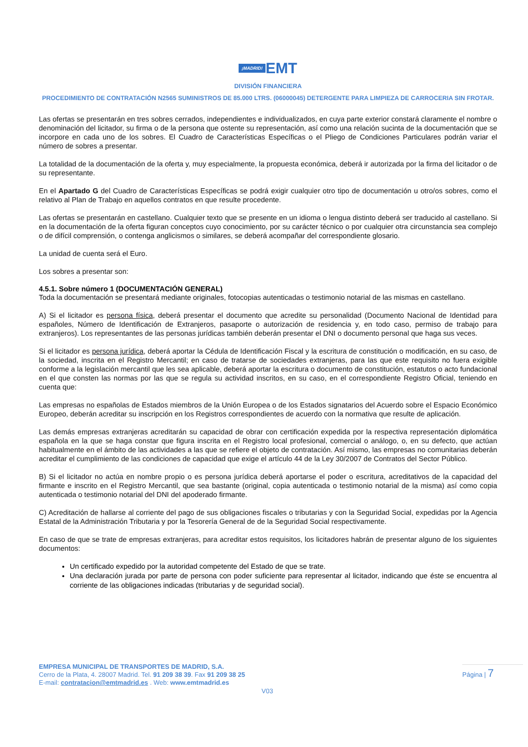¡MADRID! EMT
DIVISIÓN FINANCIERA
PROCEDIMIENTO DE CONTRATACIÓN N2565 SUMINISTROS DE 85.000 LTRS. (06000045) DETERGENTE PARA LIMPIEZA DE CARROCERIA SIN FROTAR.
Las ofertas se presentarán en tres sobres cerrados, independientes e individualizados, en cuya parte exterior constará claramente el nombre o denominación del licitador, su firma o de la persona que ostente su representación, así como una relación sucinta de la documentación que se incorpore en cada uno de los sobres. El Cuadro de Características Específicas o el Pliego de Condiciones Particulares podrán variar el número de sobres a presentar.
La totalidad de la documentación de la oferta y, muy especialmente, la propuesta económica, deberá ir autorizada por la firma del licitador o de su representante.
En el Apartado G del Cuadro de Características Específicas se podrá exigir cualquier otro tipo de documentación u otro/os sobres, como el relativo al Plan de Trabajo en aquellos contratos en que resulte procedente.
Las ofertas se presentarán en castellano. Cualquier texto que se presente en un idioma o lengua distinto deberá ser traducido al castellano. Si en la documentación de la oferta figuran conceptos cuyo conocimiento, por su carácter técnico o por cualquier otra circunstancia sea complejo o de difícil comprensión, o contenga anglicismos o similares, se deberá acompañar del correspondiente glosario.
La unidad de cuenta será el Euro.
Los sobres a presentar son:
4.5.1. Sobre número 1 (DOCUMENTACIÓN GENERAL)
Toda la documentación se presentará mediante originales, fotocopias autenticadas o testimonio notarial de las mismas en castellano.
A) Si el licitador es persona física, deberá presentar el documento que acredite su personalidad (Documento Nacional de Identidad para españoles, Número de Identificación de Extranjeros, pasaporte o autorización de residencia y, en todo caso, permiso de trabajo para extranjeros). Los representantes de las personas jurídicas también deberán presentar el DNI o documento personal que haga sus veces.
Si el licitador es persona jurídica, deberá aportar la Cédula de Identificación Fiscal y la escritura de constitución o modificación, en su caso, de la sociedad, inscrita en el Registro Mercantil; en caso de tratarse de sociedades extranjeras, para las que este requisito no fuera exigible conforme a la legislación mercantil que les sea aplicable, deberá aportar la escritura o documento de constitución, estatutos o acto fundacional en el que consten las normas por las que se regula su actividad inscritos, en su caso, en el correspondiente Registro Oficial, teniendo en cuenta que:
Las empresas no españolas de Estados miembros de la Unión Europea o de los Estados signatarios del Acuerdo sobre el Espacio Económico Europeo, deberán acreditar su inscripción en los Registros correspondientes de acuerdo con la normativa que resulte de aplicación.
Las demás empresas extranjeras acreditarán su capacidad de obrar con certificación expedida por la respectiva representación diplomática española en la que se haga constar que figura inscrita en el Registro local profesional, comercial o análogo, o, en su defecto, que actúan habitualmente en el ámbito de las actividades a las que se refiere el objeto de contratación. Así mismo, las empresas no comunitarias deberán acreditar el cumplimiento de las condiciones de capacidad que exige el artículo 44 de la Ley 30/2007 de Contratos del Sector Público.
B) Si el licitador no actúa en nombre propio o es persona jurídica deberá aportarse el poder o escritura, acreditativos de la capacidad del firmante e inscrito en el Registro Mercantil, que sea bastante (original, copia autenticada o testimonio notarial de la misma) así como copia autenticada o testimonio notarial del DNI del apoderado firmante.
C) Acreditación de hallarse al corriente del pago de sus obligaciones fiscales o tributarias y con la Seguridad Social, expedidas por la Agencia Estatal de la Administración Tributaria y por la Tesorería General de de la Seguridad Social respectivamente.
En caso de que se trate de empresas extranjeras, para acreditar estos requisitos, los licitadores habrán de presentar alguno de los siguientes documentos:
Un certificado expedido por la autoridad competente del Estado de que se trate.
Una declaración jurada por parte de persona con poder suficiente para representar al licitador, indicando que éste se encuentra al corriente de las obligaciones indicadas (tributarias y de seguridad social).
EMPRESA MUNICIPAL DE TRANSPORTES DE MADRID, S.A.
Cerro de la Plata, 4. 28007 Madrid. Tel. 91 209 38 39. Fax 91 209 38 25
E-mail: contratacion@emtmadrid.es . Web: www.emtmadrid.es
Página | 7
V03